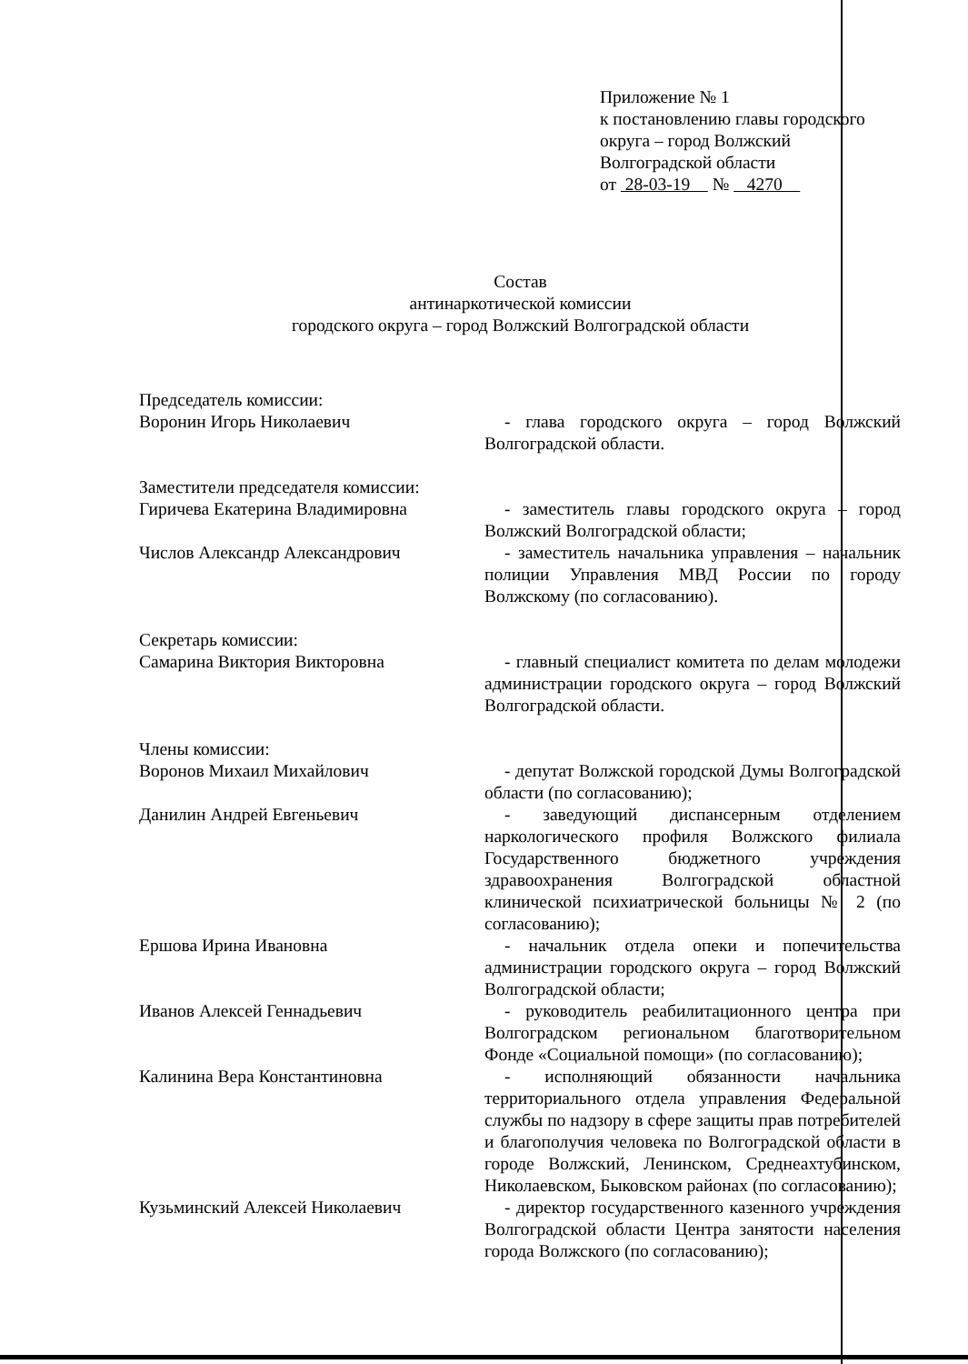Приложение № 1
к постановлению главы городского
округа – город Волжский
Волгоградской области
от 28-03-19 № 4270
Состав
антинаркотической комиссии
городского округа – город Волжский Волгоградской области
Председатель комиссии:
Воронин Игорь Николаевич - глава городского округа – город Волжский Волгоградской области.
Заместители председателя комиссии:
Гиричева Екатерина Владимировна - заместитель главы городского округа – город Волжский Волгоградской области;
Числов Александр Александрович - заместитель начальника управления – начальник полиции Управления МВД России по городу Волжскому (по согласованию).
Секретарь комиссии:
Самарина Виктория Викторовна - главный специалист комитета по делам молодежи администрации городского округа – город Волжский Волгоградской области.
Члены комиссии:
Воронов Михаил Михайлович - депутат Волжской городской Думы Волгоградской области (по согласованию);
Данилин Андрей Евгеньевич - заведующий диспансерным отделением наркологического профиля Волжского филиала Государственного бюджетного учреждения здравоохранения Волгоградской областной клинической психиатрической больницы № 2 (по согласованию);
Ершова Ирина Ивановна - начальник отдела опеки и попечительства администрации городского округа – город Волжский Волгоградской области;
Иванов Алексей Геннадьевич - руководитель реабилитационного центра при Волгоградском региональном благотворительном Фонде «Социальной помощи» (по согласованию);
Калинина Вера Константиновна - исполняющий обязанности начальника территориального отдела управления Федеральной службы по надзору в сфере защиты прав потребителей и благополучия человека по Волгоградской области в городе Волжский, Ленинском, Среднеахтубинском, Николаевском, Быковском районах (по согласованию);
Кузьминский Алексей Николаевич - директор государственного казенного учреждения Волгоградской области Центра занятости населения города Волжского (по согласованию);